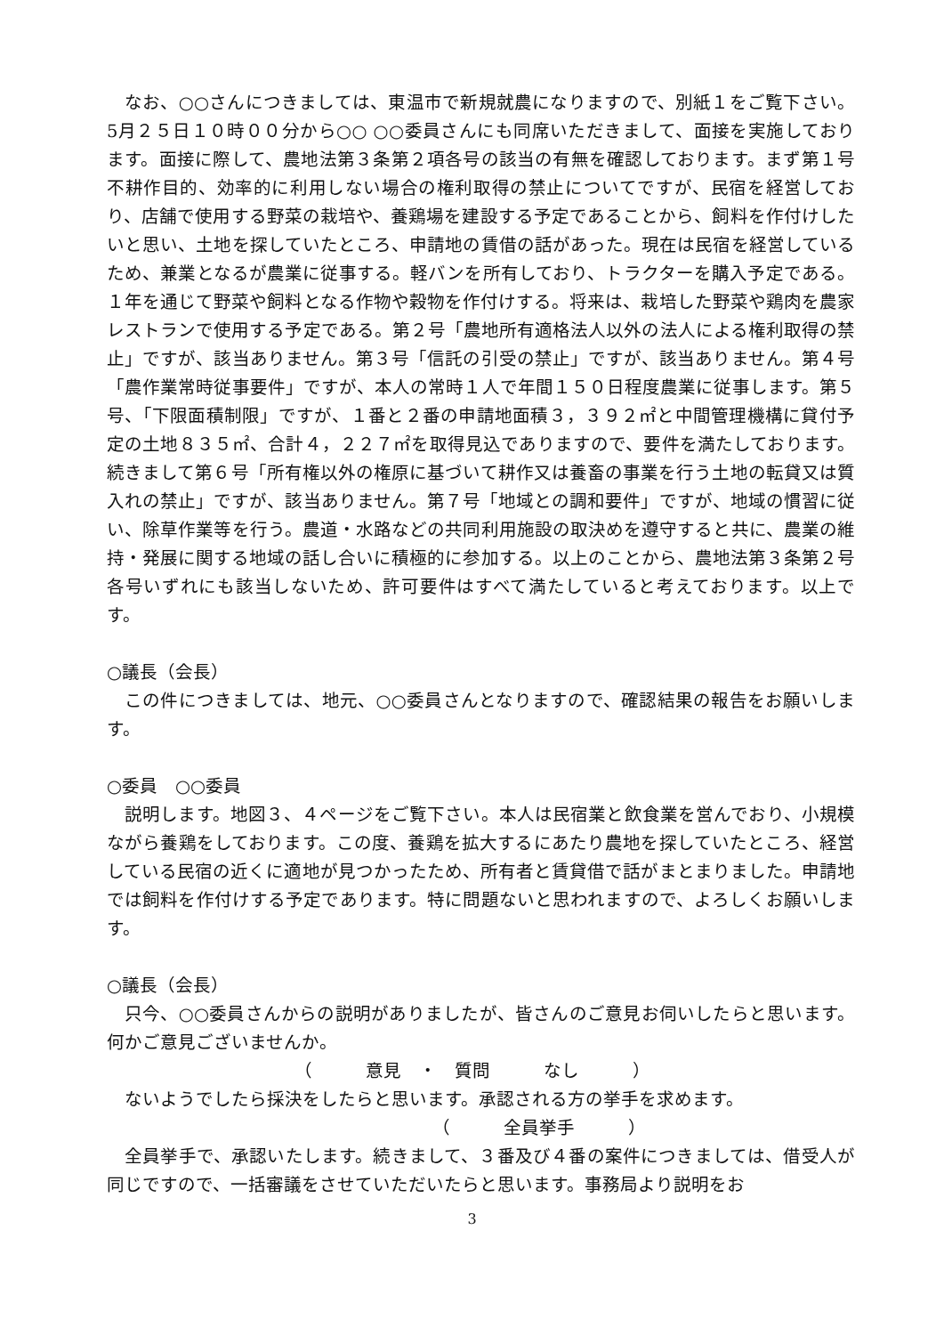なお、○○さんにつきましては、東温市で新規就農になりますので、別紙１をご覧下さい。5月２５日１０時００分から○○ ○○委員さんにも同席いただきまして、面接を実施しております。面接に際して、農地法第３条第２項各号の該当の有無を確認しております。まず第１号不耕作目的、効率的に利用しない場合の権利取得の禁止についてですが、民宿を経営しており、店舗で使用する野菜の栽培や、養鶏場を建設する予定であることから、飼料を作付けしたいと思い、土地を探していたところ、申請地の賃借の話があった。現在は民宿を経営しているため、兼業となるが農業に従事する。軽バンを所有しており、トラクターを購入予定である。１年を通じて野菜や飼料となる作物や穀物を作付けする。将来は、栽培した野菜や鶏肉を農家レストランで使用する予定である。第２号「農地所有適格法人以外の法人による権利取得の禁止」ですが、該当ありません。第３号「信託の引受の禁止」ですが、該当ありません。第４号「農作業常時従事要件」ですが、本人の常時１人で年間１５０日程度農業に従事します。第５号、「下限面積制限」ですが、１番と２番の申請地面積３，３９２㎡と中間管理機構に貸付予定の土地８３５㎡、合計４，２２７㎡を取得見込でありますので、要件を満たしております。続きまして第６号「所有権以外の権原に基づいて耕作又は養畜の事業を行う土地の転貸又は質入れの禁止」ですが、該当ありません。第７号「地域との調和要件」ですが、地域の慣習に従い、除草作業等を行う。農道・水路などの共同利用施設の取決めを遵守すると共に、農業の維持・発展に関する地域の話し合いに積極的に参加する。以上のことから、農地法第３条第２号各号いずれにも該当しないため、許可要件はすべて満たしていると考えております。以上です。
○議長（会長）
この件につきましては、地元、○○委員さんとなりますので、確認結果の報告をお願いします。
○委員　○○委員
説明します。地図３、４ページをご覧下さい。本人は民宿業と飲食業を営んでおり、小規模ながら養鶏をしております。この度、養鶏を拡大するにあたり農地を探していたところ、経営している民宿の近くに適地が見つかったため、所有者と賃貸借で話がまとまりました。申請地では飼料を作付けする予定であります。特に問題ないと思われますので、よろしくお願いします。
○議長（会長）
只今、○○委員さんからの説明がありましたが、皆さんのご意見お伺いしたらと思います。何かご意見ございませんか。
（　　　意見　・　質問　　　なし　　　）
ないようでしたら採決をしたらと思います。承認される方の挙手を求めます。
　　　　　　　　（　　　全員挙手　　　）
全員挙手で、承認いたします。続きまして、３番及び４番の案件につきましては、借受人が同じですので、一括審議をさせていただいたらと思います。事務局より説明をお
3